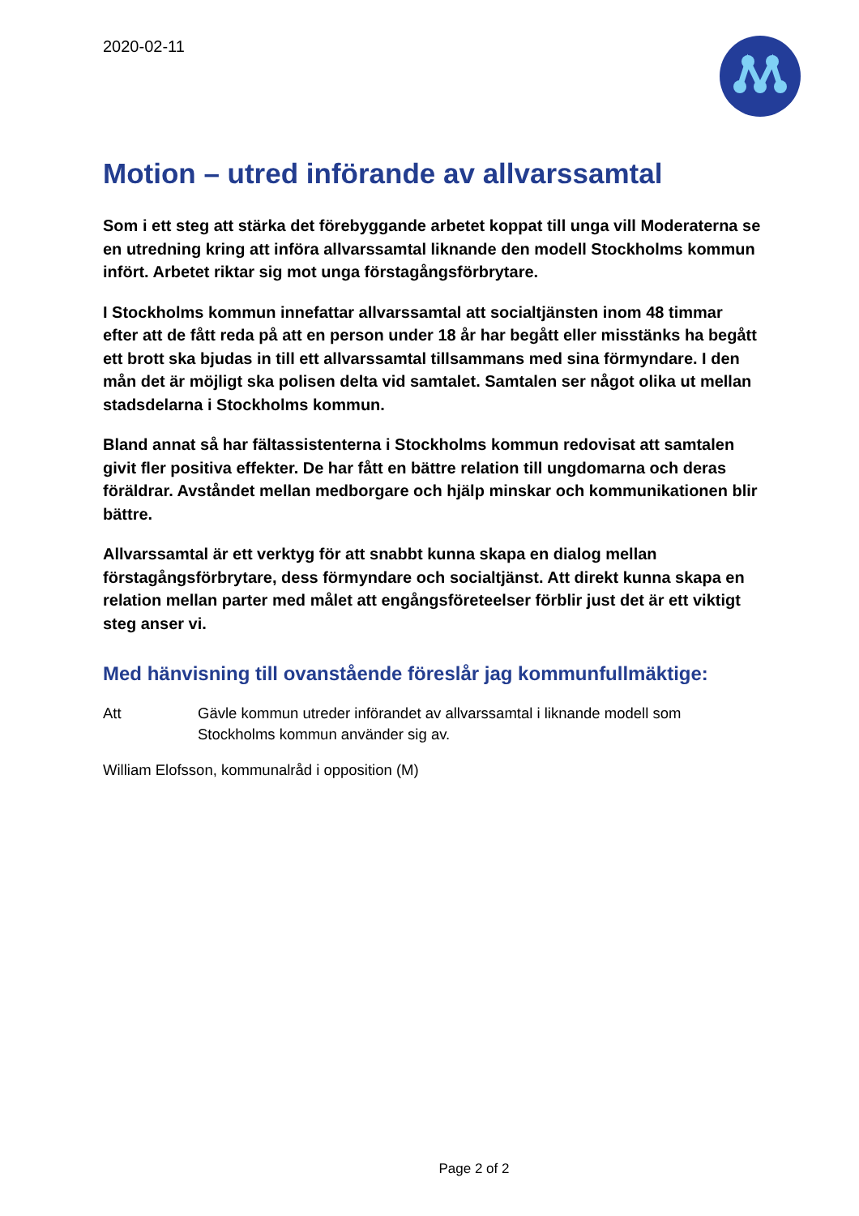2020-02-11
Motion – utred införande av allvarssamtal
Som i ett steg att stärka det förebyggande arbetet koppat till unga vill Moderaterna se en utredning kring att införa allvarssamtal liknande den modell Stockholms kommun infört. Arbetet riktar sig mot unga förstagångsförbrytare.
I Stockholms kommun innefattar allvarssamtal att socialtjänsten inom 48 timmar efter att de fått reda på att en person under 18 år har begått eller misstänks ha begått ett brott ska bjudas in till ett allvarssamtal tillsammans med sina förmyndare. I den mån det är möjligt ska polisen delta vid samtalet. Samtalen ser något olika ut mellan stadsdelarna i Stockholms kommun.
Bland annat så har fältassistenterna i Stockholms kommun redovisat att samtalen givit fler positiva effekter. De har fått en bättre relation till ungdomarna och deras föräldrar. Avståndet mellan medborgare och hjälp minskar och kommunikationen blir bättre.
Allvarssamtal är ett verktyg för att snabbt kunna skapa en dialog mellan förstagångsförbrytare, dess förmyndare och socialtjänst. Att direkt kunna skapa en relation mellan parter med målet att engångsföreteelser förblir just det är ett viktigt steg anser vi.
Med hänvisning till ovanstående föreslår jag kommunfullmäktige:
Att Gävle kommun utreder införandet av allvarssamtal i liknande modell som Stockholms kommun använder sig av.
William Elofsson, kommunalråd i opposition (M)
Page 2 of 2